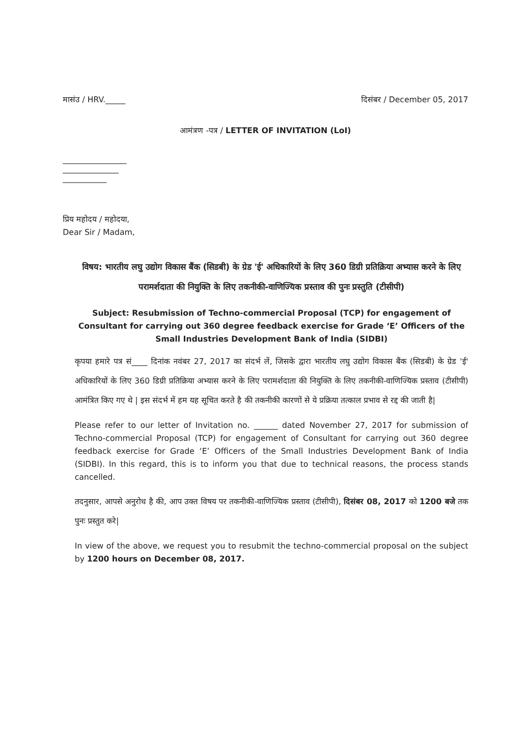मासंउ / HRV._____ दिसंबर / December 05, 2017
आमंत्रण -पत्र / LETTER OF INVITATION (LoI)
________________
______________
___________
प्रिय महोदय / महोदया,
Dear Sir / Madam,
विषय: भारतीय लघु उद्योग विकास बैंक (सिडबी) के ग्रेड 'ई' अधिकारियों के लिए 360 डिग्री प्रतिक्रिया अभ्यास करने के लिए परामर्शदाता की नियुक्ति के लिए तकनीकी-वाणिज्यिक प्रस्ताव की पुनः प्रस्तुति (टीसीपी)
Subject: Resubmission of Techno-commercial Proposal (TCP) for engagement of Consultant for carrying out 360 degree feedback exercise for Grade ‘E’ Officers of the Small Industries Development Bank of India (SIDBI)
कृपया हमारे पत्र सं____ दिनांक नवंबर 27, 2017 का संदर्भ लें, जिसके द्वारा भारतीय लघु उद्योग विकास बैंक (सिडबी) के ग्रेड 'ई' अधिकारियों के लिए 360 डिग्री प्रतिक्रिया अभ्यास करने के लिए परामर्शदाता की नियुक्ति के लिए तकनीकी-वाणिज्यिक प्रस्ताव (टीसीपी) आमंत्रित किए गए थे | इस संदर्भ में हम यह सूचित करते है की तकनीकी कारणों से ये प्रक्रिया तत्काल प्रभाव से रद्द की जाती है|
Please refer to our letter of Invitation no. ______ dated November 27, 2017 for submission of Techno-commercial Proposal (TCP) for engagement of Consultant for carrying out 360 degree feedback exercise for Grade ‘E’ Officers of the Small Industries Development Bank of India (SIDBI). In this regard, this is to inform you that due to technical reasons, the process stands cancelled.
तदनुसार, आपसे अनुरोध है की, आप उक्त विषय पर तकनीकी-वाणिज्यिक प्रस्ताव (टीसीपी), दिसंबर 08, 2017 को 1200 बजे तक पुनः प्रस्तुत करे|
In view of the above, we request you to resubmit the techno-commercial proposal on the subject by 1200 hours on December 08, 2017.